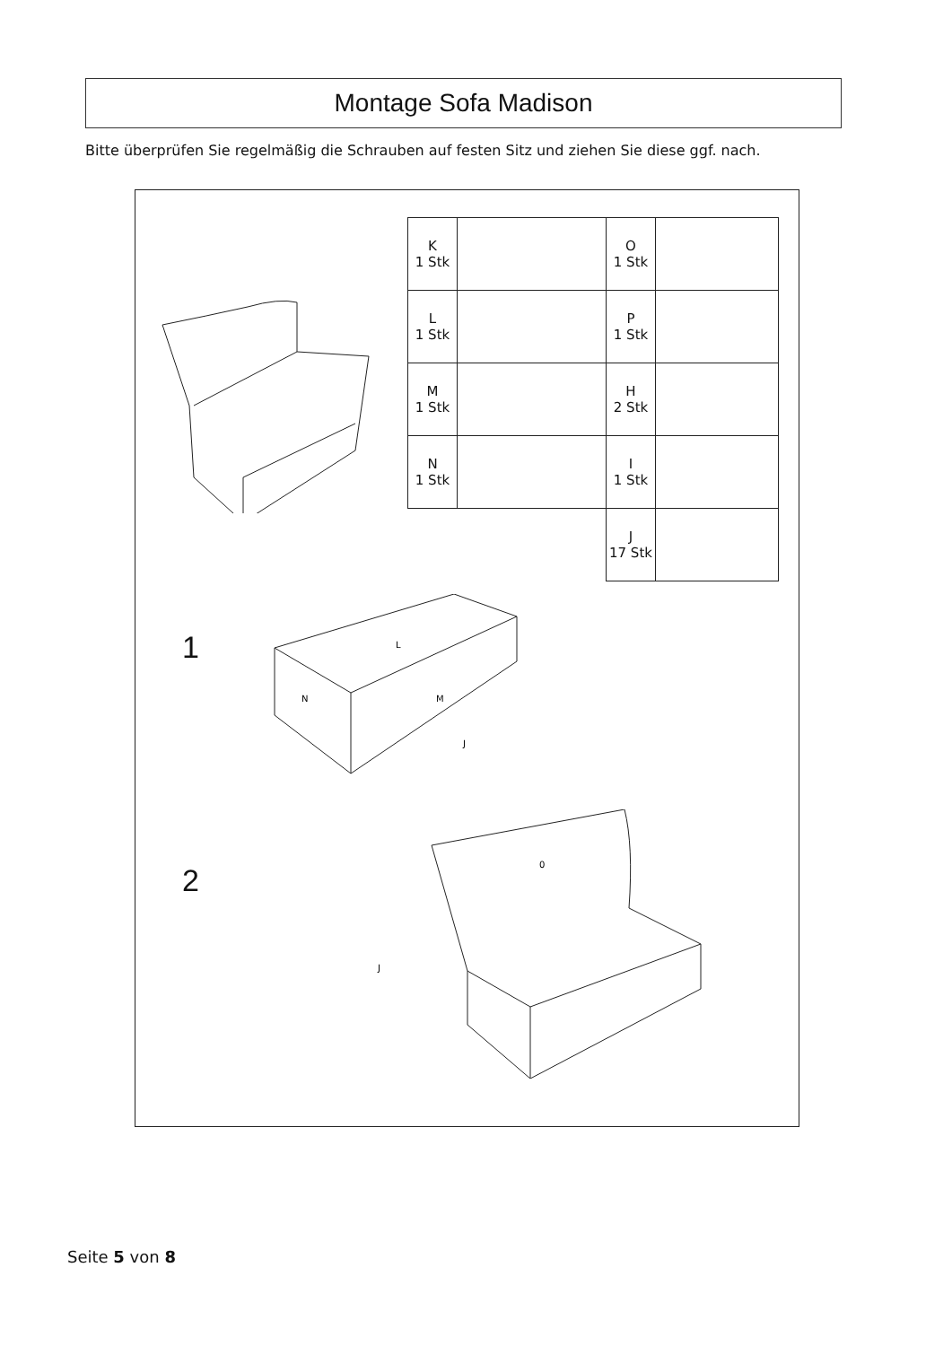Montage Sofa Madison
Bitte überprüfen Sie regelmäßig die Schrauben auf festen Sitz und ziehen Sie diese ggf. nach.
| K 1 Stk | | O 1 Stk | |
| L 1 Stk | | P 1 Stk | |
| M 1 Stk | | H 2 Stk | |
| N 1 Stk | | I 1 Stk | |
| | | J 17 Stk | |
1
L
N
M
J
2
0
J
Seite 5 von 8